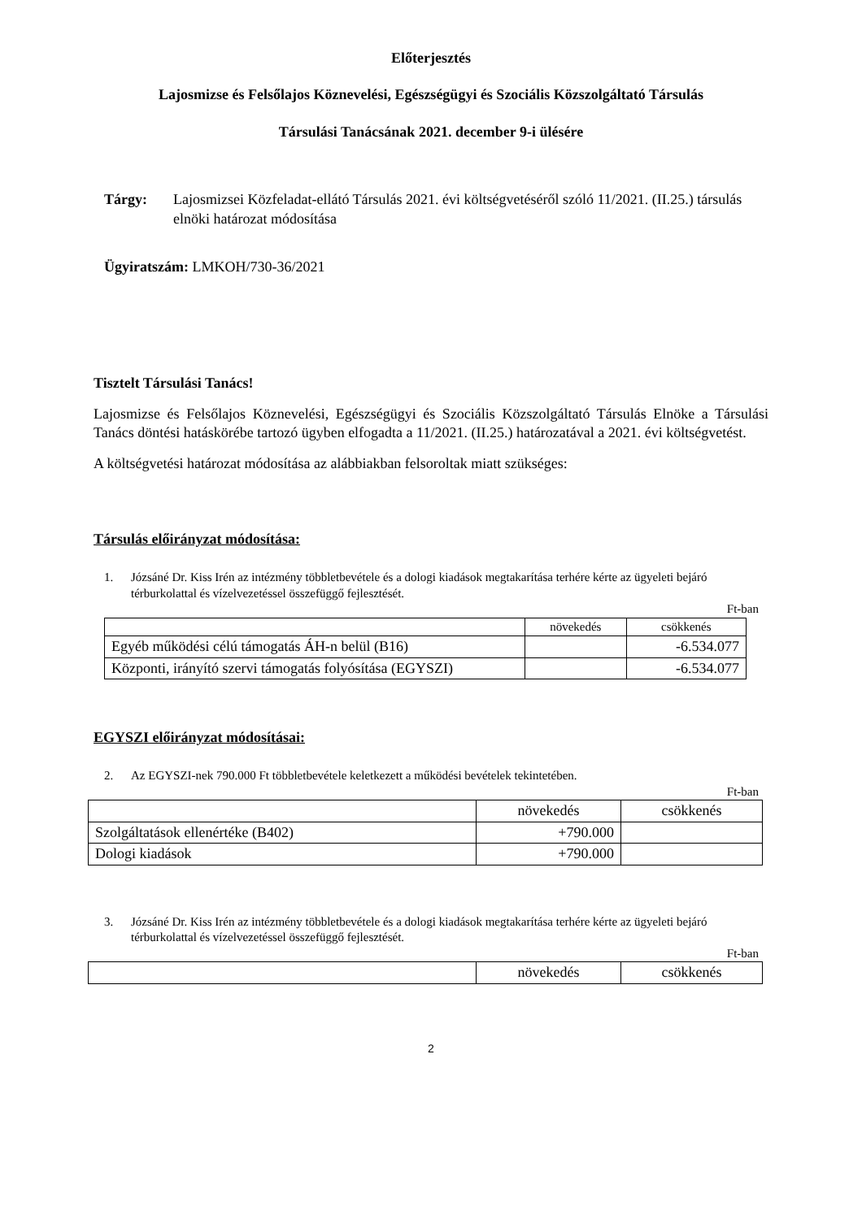Előterjesztés
Lajosmizse és Felsőlajos Köznevelési, Egészségügyi és Szociális Közszolgáltató Társulás
Társulási Tanácsának 2021. december 9-i ülésére
Tárgy: Lajosmizsei Közfeladat-ellátó Társulás 2021. évi költségvetéséről szóló 11/2021. (II.25.) társulás elnöki határozat módosítása
Ügyiratszám: LMKOH/730-36/2021
Tisztelt Társulási Tanács!
Lajosmizse és Felsőlajos Köznevelési, Egészségügyi és Szociális Közszolgáltató Társulás Elnöke a Társulási Tanács döntési hatáskörébe tartozó ügyben elfogadta a 11/2021. (II.25.) határozatával a 2021. évi költségvetést.
A költségvetési határozat módosítása az alábbiakban felsoroltak miatt szükséges:
Társulás előirányzat módosítása:
1. Józsáné Dr. Kiss Irén az intézmény többletbevétele és a dologi kiadások megtakarítása terhére kérte az ügyeleti bejáró térburkolattal és vízelvezetéssel összefüggő fejlesztését.
Ft-ban
| | növekedés | csökkenés |
| Egyéb működési célú támogatás ÁH-n belül (B16) | | -6.534.077 |
| Központi, irányító szervi támogatás folyósítása (EGYSZI) | | -6.534.077 |
EGYSZI előirányzat módosításai:
2. Az EGYSZI-nek 790.000 Ft többletbevétele keletkezett a működési bevételek tekintetében.
Ft-ban
| | növekedés | csökkenés |
| Szolgáltatások ellenértéke (B402) | +790.000 | |
| Dologi kiadások | +790.000 | |
3. Józsáné Dr. Kiss Irén az intézmény többletbevétele és a dologi kiadások megtakarítása terhére kérte az ügyeleti bejáró térburkolattal és vízelvezetéssel összefüggő fejlesztését.
Ft-ban
| | növekedés | csökkenés |
2